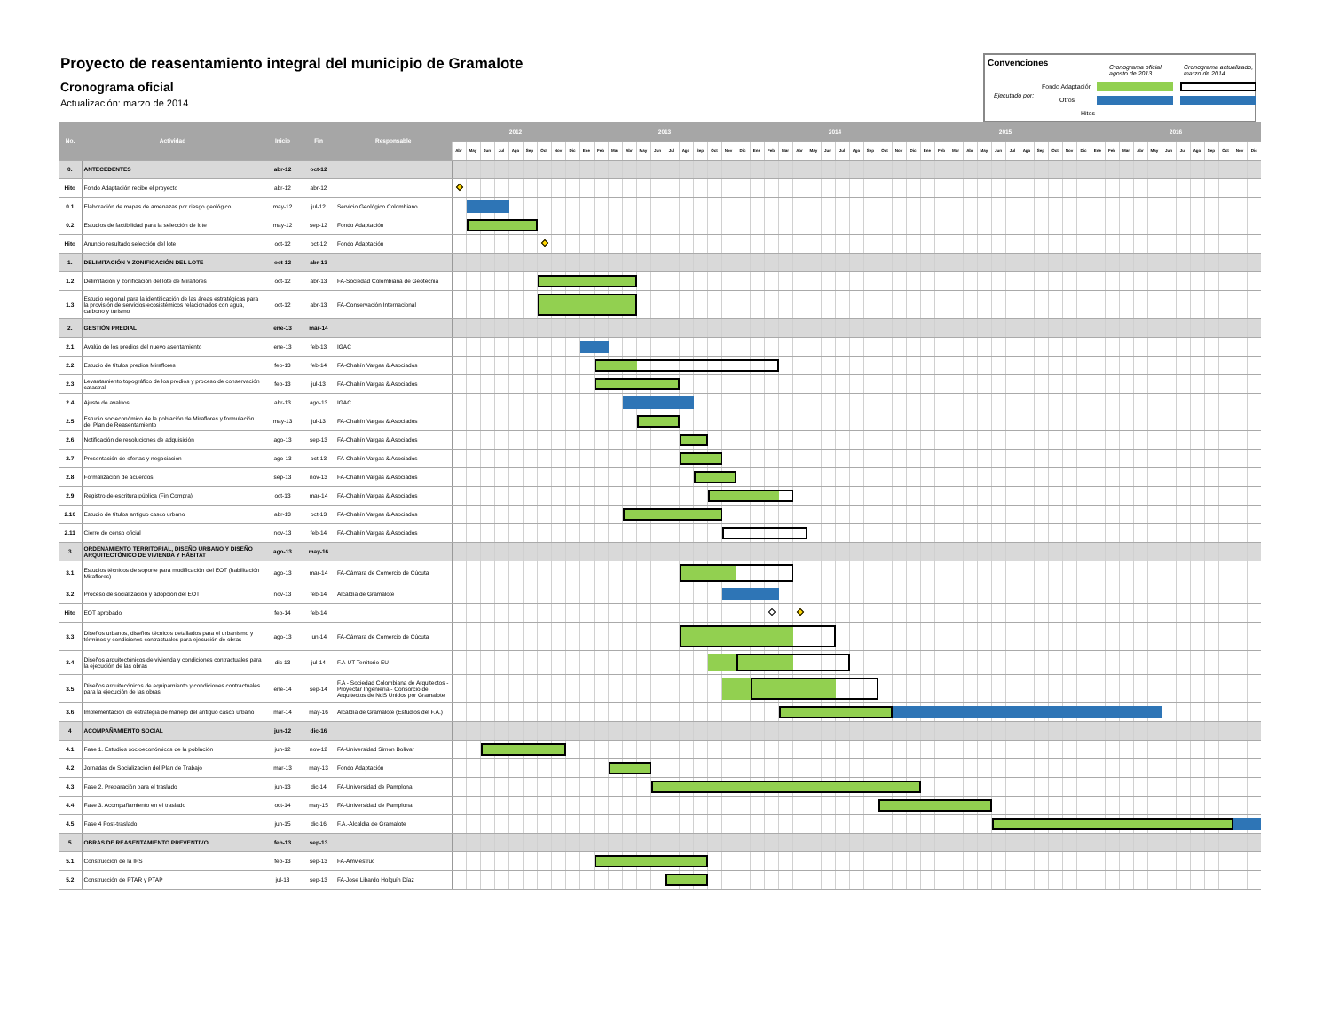Proyecto de reasentamiento integral del municipio de Gramalote
Cronograma oficial
Actualización: marzo de 2014
Convenciones Cronograma oficial
agosto de 2013
Cronograma actualizado,
marzo de 2014
Ejecutado por:
Fondo Adaptación
Otros
Hitos
| No. | Actividad | Inicio | Fin | Responsable | 2012 | | | | | | | | | 2013 | | | | | | | | | | | | 2014 | | | | | | | | | | | | 2015 | | | | | | | | | | | | 2016 | | | | | | | | | | | |
| --- | --- | --- | --- | --- | --- | --- | --- | --- | --- | --- | --- | --- | --- | --- | --- | --- | --- | --- | --- | --- | --- | --- | --- | --- | --- | --- | --- | --- | --- | --- | --- | --- | --- | --- | --- | --- | --- | --- | --- | --- | --- | --- | --- | --- | --- | --- | --- | --- | --- | --- | --- | --- | --- | --- | --- | --- | --- | --- | --- | --- | --- |
| | | | | | Abr | May | Jun | Jul | Ago | Sep | Oct | Nov | Dic | Ene | Feb | Mar | Abr | May | Jun | Jul | Ago | Sep | Oct | Nov | Dic | Ene | Feb | Mar | Abr | May | Jun | Jul | Ago | Sep | Oct | Nov | Dic | Ene | Feb | Mar | Abr | May | Jun | Jul | Ago | Sep | Oct | Nov | Dic | Ene | Feb | Mar | Abr | May | Jun | Jul | Ago | Sep | Oct | Nov | Dic |
| 0. | ANTECEDENTES | abr-12 | oct-12 | | | | | | | | | | | | | | | | | | | | | | | | | | | | | | | | | | | | | | | | | | | | | | | | | | | | | | | | | | |
| Hito | Fondo Adaptación recibe el proyecto | abr-12 | abr-12 | | | | | | | | | | | | | | | | | | | | | | | | | | | | | | | | | | | | | | | | | | | | | | | | | | | | | | | | | | |
| 0.1 | Elaboración de mapas de amenazas por riesgo geológico | may-12 | jul-12 | Servicio Geológico Colombiano | | | | | | | | | | | | | | | | | | | | | | | | | | | | | | | | | | | | | | | | | | | | | | | | | | | | | | | | | |
| 0.2 | Estudios de factibilidad para la selección de lote | may-12 | sep-12 | Fondo Adaptación | | | | | | | | | | | | | | | | | | | | | | | | | | | | | | | | | | | | | | | | | | | | | | | | | | | | | | | | | |
| Hito | Anuncio resultado selección del lote | oct-12 | oct-12 | Fondo Adaptación | | | | | | | | | | | | | | | | | | | | | | | | | | | | | | | | | | | | | | | | | | | | | | | | | | | | | | | | | |
| 1. | DELIMITACIÓN Y ZONIFICACIÓN DEL LOTE | oct-12 | abr-13 | | | | | | | | | | | | | | | | | | | | | | | | | | | | | | | | | | | | | | | | | | | | | | | | | | | | | | | | | | |
| 1.2 | Delimitación y zonificación del lote de Miraflores | oct-12 | abr-13 | FA-Sociedad Colombiana de Geotecnia | | | | | | | | | | | | | | | | | | | | | | | | | | | | | | | | | | | | | | | | | | | | | | | | | | | | | | | | | |
| 1.3 | Estudio regional para la identificación de las áreas estratégicas para la provisión de servicios ecosistémicos relacionados con agua, carbono y turismo | oct-12 | abr-13 | FA-Conservación Internacional | | | | | | | | | | | | | | | | | | | | | | | | | | | | | | | | | | | | | | | | | | | | | | | | | | | | | | | | | |
| 2. | GESTIÓN PREDIAL | ene-13 | mar-14 | | | | | | | | | | | | | | | | | | | | | | | | | | | | | | | | | | | | | | | | | | | | | | | | | | | | | | | | | | |
| 2.1 | Avalúo de los predios del nuevo asentamiento | ene-13 | feb-13 | IGAC | | | | | | | | | | | | | | | | | | | | | | | | | | | | | | | | | | | | | | | | | | | | | | | | | | | | | | | | | |
| 2.2 | Estudio de títulos predios Miraflores | feb-13 | feb-14 | FA-Chahín Vargas & Asociados | | | | | | | | | | | | | | | | | | | | | | | | | | | | | | | | | | | | | | | | | | | | | | | | | | | | | | | | | |
| 2.3 | Levantamiento topográfico de los predios y proceso de conservación catastral | feb-13 | jul-13 | FA-Chahín Vargas & Asociados | | | | | | | | | | | | | | | | | | | | | | | | | | | | | | | | | | | | | | | | | | | | | | | | | | | | | | | | | |
| 2.4 | Ajuste de avalúos | abr-13 | ago-13 | IGAC | | | | | | | | | | | | | | | | | | | | | | | | | | | | | | | | | | | | | | | | | | | | | | | | | | | | | | | | | |
| 2.5 | Estudio socieconómico de la población de Miraflores y formulación del Plan de Reasentamiento | may-13 | jul-13 | FA-Chahín Vargas & Asociados | | | | | | | | | | | | | | | | | | | | | | | | | | | | | | | | | | | | | | | | | | | | | | | | | | | | | | | | | |
| 2.6 | Notificación de resoluciones de adquisición | ago-13 | sep-13 | FA-Chahín Vargas & Asociados | | | | | | | | | | | | | | | | | | | | | | | | | | | | | | | | | | | | | | | | | | | | | | | | | | | | | | | | | |
| 2.7 | Presentación de ofertas y negociación | ago-13 | oct-13 | FA-Chahín Vargas & Asociados | | | | | | | | | | | | | | | | | | | | | | | | | | | | | | | | | | | | | | | | | | | | | | | | | | | | | | | | | |
| 2.8 | Formalización de acuerdos | sep-13 | nov-13 | FA-Chahín Vargas & Asociados | | | | | | | | | | | | | | | | | | | | | | | | | | | | | | | | | | | | | | | | | | | | | | | | | | | | | | | | | |
| 2.9 | Registro de escritura pública (Fin Compra) | oct-13 | mar-14 | FA-Chahín Vargas & Asociados | | | | | | | | | | | | | | | | | | | | | | | | | | | | | | | | | | | | | | | | | | | | | | | | | | | | | | | | | |
| 2.10 | Estudio de títulos antiguo casco urbano | abr-13 | oct-13 | FA-Chahín Vargas & Asociados | | | | | | | | | | | | | | | | | | | | | | | | | | | | | | | | | | | | | | | | | | | | | | | | | | | | | | | | | |
| 2.11 | Cierre de censo oficial | nov-13 | feb-14 | FA-Chahín Vargas & Asociados | | | | | | | | | | | | | | | | | | | | | | | | | | | | | | | | | | | | | | | | | | | | | | | | | | | | | | | | | |
| 3 | ORDENAMIENTO TERRITORIAL, DISEÑO URBANO Y DISEÑO ARQUITECTÓNICO DE VIVIENDA Y HÁBITAT | ago-13 | may-16 | | | | | | | | | | | | | | | | | | | | | | | | | | | | | | | | | | | | | | | | | | | | | | | | | | | | | | | | | | |
| 3.1 | Estudios técnicos de soporte para modificación del EOT (habilitación Miraflores) | ago-13 | mar-14 | FA-Cámara de Comercio de Cúcuta | | | | | | | | | | | | | | | | | | | | | | | | | | | | | | | | | | | | | | | | | | | | | | | | | | | | | | | | | |
| 3.2 | Proceso de socialización y adopción del EOT | nov-13 | feb-14 | Alcaldía de Gramalote | | | | | | | | | | | | | | | | | | | | | | | | | | | | | | | | | | | | | | | | | | | | | | | | | | | | | | | | | |
| Hito | EOT aprobado | feb-14 | feb-14 | | | | | | | | | | | | | | | | | | | | | | | | | | | | | | | | | | | | | | | | | | | | | | | | | | | | | | | | | | |
| 3.3 | Diseños urbanos, diseños técnicos detallados para el urbanismo y términos y condiciones contractuales para ejecución de obras | ago-13 | jun-14 | FA-Cámara de Comercio de Cúcuta | | | | | | | | | | | | | | | | | | | | | | | | | | | | | | | | | | | | | | | | | | | | | | | | | | | | | | | | | |
| 3.4 | Diseños arquitectónicos de vivienda y condiciones contractuales para la ejecución de las obras | dic-13 | jul-14 | F.A-UT Territorio EU | | | | | | | | | | | | | | | | | | | | | | | | | | | | | | | | | | | | | | | | | | | | | | | | | | | | | | | | | |
| 3.5 | Diseños arquitecónicos de equipamiento y condiciones contractuales para la ejecución de las obras | ene-14 | sep-14 | F.A - Sociedad Colombiana de Arquitectos - Proyectar Ingeniería - Consorcio de Arquitectos de NdS Unidos por Gramalote | | | | | | | | | | | | | | | | | | | | | | | | | | | | | | | | | | | | | | | | | | | | | | | | | | | | | | | | | |
| 3.6 | Implementación de estrategia de manejo del antiguo casco urbano | mar-14 | may-16 | Alcaldía de Gramalote (Estudios del F.A.) | | | | | | | | | | | | | | | | | | | | | | | | | | | | | | | | | | | | | | | | | | | | | | | | | | | | | | | | | |
| 4 | ACOMPAÑAMIENTO SOCIAL | jun-12 | dic-16 | | | | | | | | | | | | | | | | | | | | | | | | | | | | | | | | | | | | | | | | | | | | | | | | | | | | | | | | | | |
| 4.1 | Fase 1. Estudios socioeconómicos de la población | jun-12 | nov-12 | FA-Universidad Simón Bolívar | | | | | | | | | | | | | | | | | | | | | | | | | | | | | | | | | | | | | | | | | | | | | | | | | | | | | | | | | |
| 4.2 | Jornadas de Socialización del Plan de Trabajo | mar-13 | may-13 | Fondo Adaptación | | | | | | | | | | | | | | | | | | | | | | | | | | | | | | | | | | | | | | | | | | | | | | | | | | | | | | | | | |
| 4.3 | Fase 2. Preparación para el traslado | jun-13 | dic-14 | FA-Universidad de Pamplona | | | | | | | | | | | | | | | | | | | | | | | | | | | | | | | | | | | | | | | | | | | | | | | | | | | | | | | | | |
| 4.4 | Fase 3. Acompañamiento en el traslado | oct-14 | may-15 | FA-Universidad de Pamplona | | | | | | | | | | | | | | | | | | | | | | | | | | | | | | | | | | | | | | | | | | | | | | | | | | | | | | | | | |
| 4.5 | Fase 4 Post-traslado | jun-15 | dic-16 | F.A.-Alcaldía de Gramalote | | | | | | | | | | | | | | | | | | | | | | | | | | | | | | | | | | | | | | | | | | | | | | | | | | | | | | | | | |
| 5 | OBRAS DE REASENTAMIENTO PREVENTIVO | feb-13 | sep-13 | | | | | | | | | | | | | | | | | | | | | | | | | | | | | | | | | | | | | | | | | | | | | | | | | | | | | | | | | | |
| 5.1 | Construcción de la IPS | feb-13 | sep-13 | FA-Amviestruc | | | | | | | | | | | | | | | | | | | | | | | | | | | | | | | | | | | | | | | | | | | | | | | | | | | | | | | | | |
| 5.2 | Construcción de PTAR y PTAP | jul-13 | sep-13 | FA-Jose Libardo Holguín Díaz | | | | | | | | | | | | | | | | | | | | | | | | | | | | | | | | | | | | | | | | | | | | | | | | | | | | | | | | | |